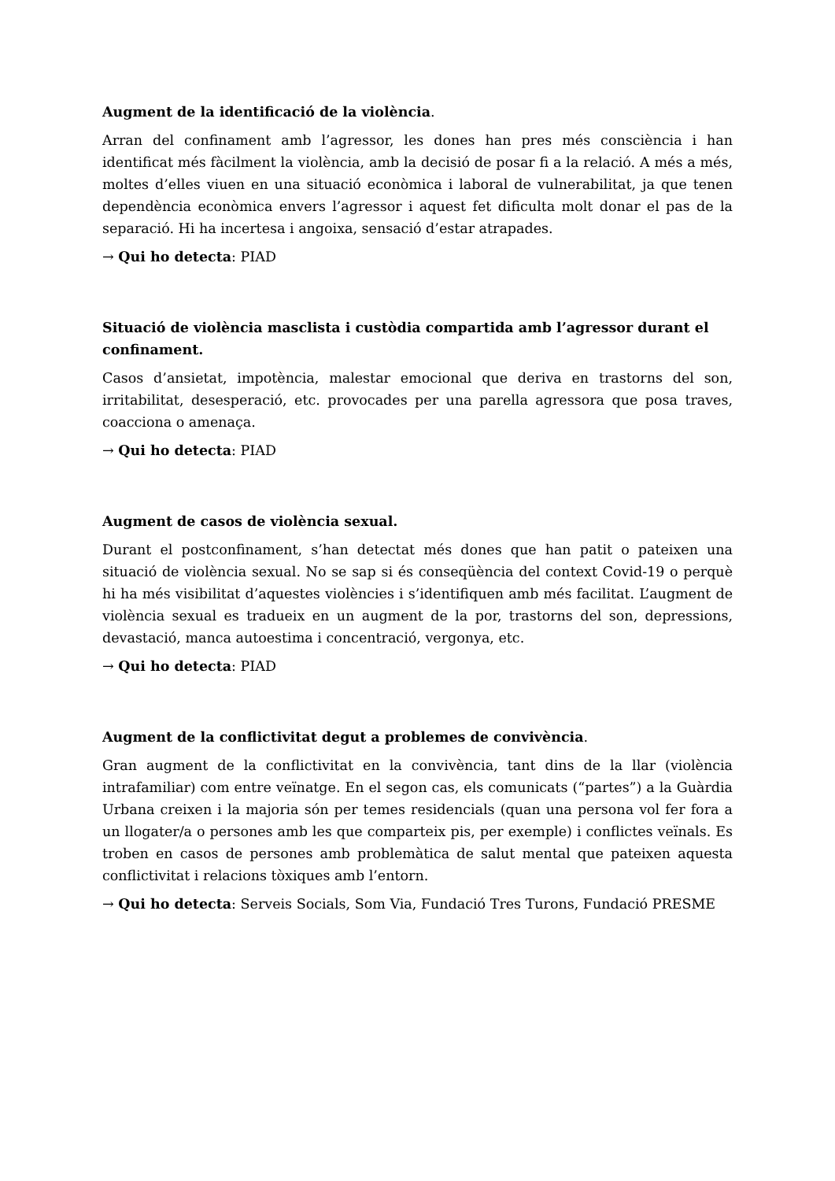Augment de la identificació de la violència.
Arran del confinament amb l’agressor, les dones han pres més consciència i han identificat més fàcilment la violència, amb la decisió de posar fi a la relació. A més a més, moltes d’elles viuen en una situació econòmica i laboral de vulnerabilitat, ja que tenen dependència econòmica envers l’agressor i aquest fet dificulta molt donar el pas de la separació. Hi ha incertesa i angoixa, sensació d’estar atrapades.
→ Qui ho detecta: PIAD
Situació de violència masclista i custòdia compartida amb l’agressor durant el confinament.
Casos d’ansietat, impotència, malestar emocional que deriva en trastorns del son, irritabilitat, desesperació, etc. provocades per una parella agressora que posa traves, coacciona o amenaça.
→ Qui ho detecta: PIAD
Augment de casos de violència sexual.
Durant el postconfinament, s’han detectat més dones que han patit o pateixen una situació de violència sexual. No se sap si és conseqüència del context Covid-19 o perquè hi ha més visibilitat d’aquestes violències i s’identifiquen amb més facilitat. L’augment de violència sexual es tradueix en un augment de la por, trastorns del son, depressions, devastació, manca autoestima i concentració, vergonya, etc.
→ Qui ho detecta: PIAD
Augment de la conflictivitat degut a problemes de convivència.
Gran augment de la conflictivitat en la convivència, tant dins de la llar (violència intrafamiliar) com entre veïnatge. En el segon cas, els comunicats (“partes”) a la Guàrdia Urbana creixen i la majoria són per temes residencials (quan una persona vol fer fora a un llogater/a o persones amb les que comparteix pis, per exemple) i conflictes veïnals. Es troben en casos de persones amb problemàtica de salut mental que pateixen aquesta conflictivitat i relacions tòxiques amb l’entorn.
→ Qui ho detecta: Serveis Socials, Som Via, Fundació Tres Turons, Fundació PRESME